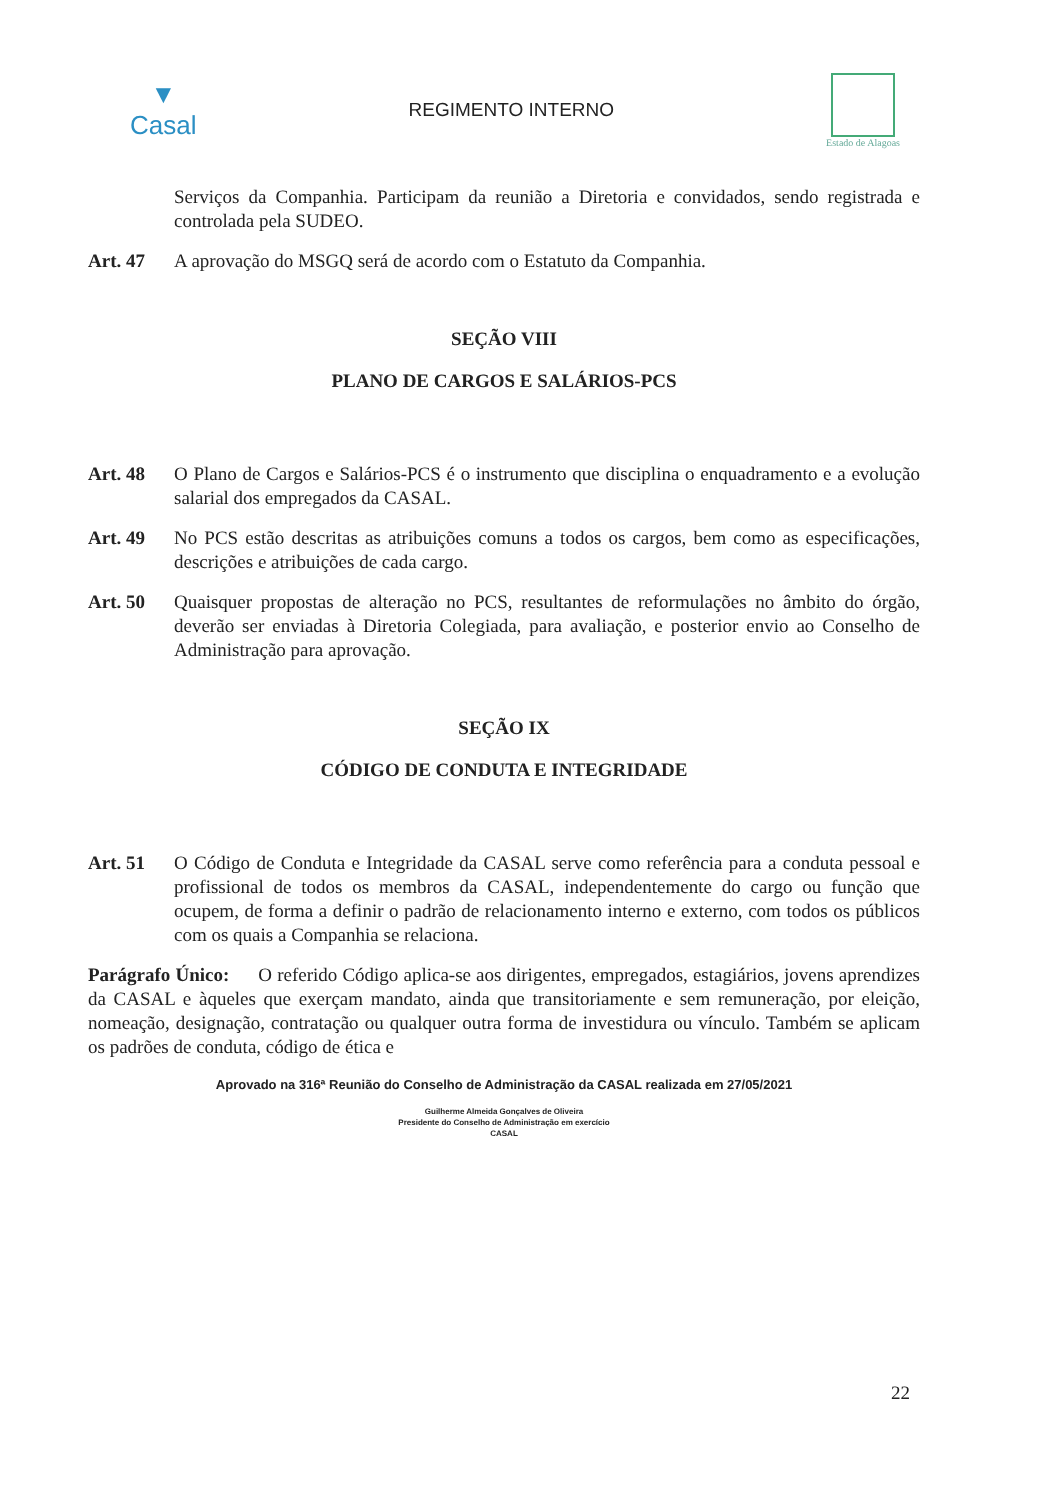▼
Casal
REGIMENTO INTERNO
Estado de Alagoas
Serviços da Companhia. Participam da reunião a Diretoria e convidados, sendo registrada e controlada pela SUDEO.
Art. 47 A aprovação do MSGQ será de acordo com o Estatuto da Companhia.
SEÇÃO VIII
PLANO DE CARGOS E SALÁRIOS-PCS
Art. 48 O Plano de Cargos e Salários-PCS é o instrumento que disciplina o enquadramento e a evolução salarial dos empregados da CASAL.
Art. 49 No PCS estão descritas as atribuições comuns a todos os cargos, bem como as especificações, descrições e atribuições de cada cargo.
Art. 50 Quaisquer propostas de alteração no PCS, resultantes de reformulações no âmbito do órgão, deverão ser enviadas à Diretoria Colegiada, para avaliação, e posterior envio ao Conselho de Administração para aprovação.
SEÇÃO IX
CÓDIGO DE CONDUTA E INTEGRIDADE
Art. 51 O Código de Conduta e Integridade da CASAL serve como referência para a conduta pessoal e profissional de todos os membros da CASAL, independentemente do cargo ou função que ocupem, de forma a definir o padrão de relacionamento interno e externo, com todos os públicos com os quais a Companhia se relaciona.
Parágrafo Único: O referido Código aplica-se aos dirigentes, empregados, estagiários, jovens aprendizes da CASAL e àqueles que exerçam mandato, ainda que transitoriamente e sem remuneração, por eleição, nomeação, designação, contratação ou qualquer outra forma de investidura ou vínculo. Também se aplicam os padrões de conduta, código de ética e
Aprovado na 316ª Reunião do Conselho de Administração da CASAL realizada em 27/05/2021
Guilherme Almeida Gonçalves de Oliveira
Presidente do Conselho de Administração em exercício
CASAL
22